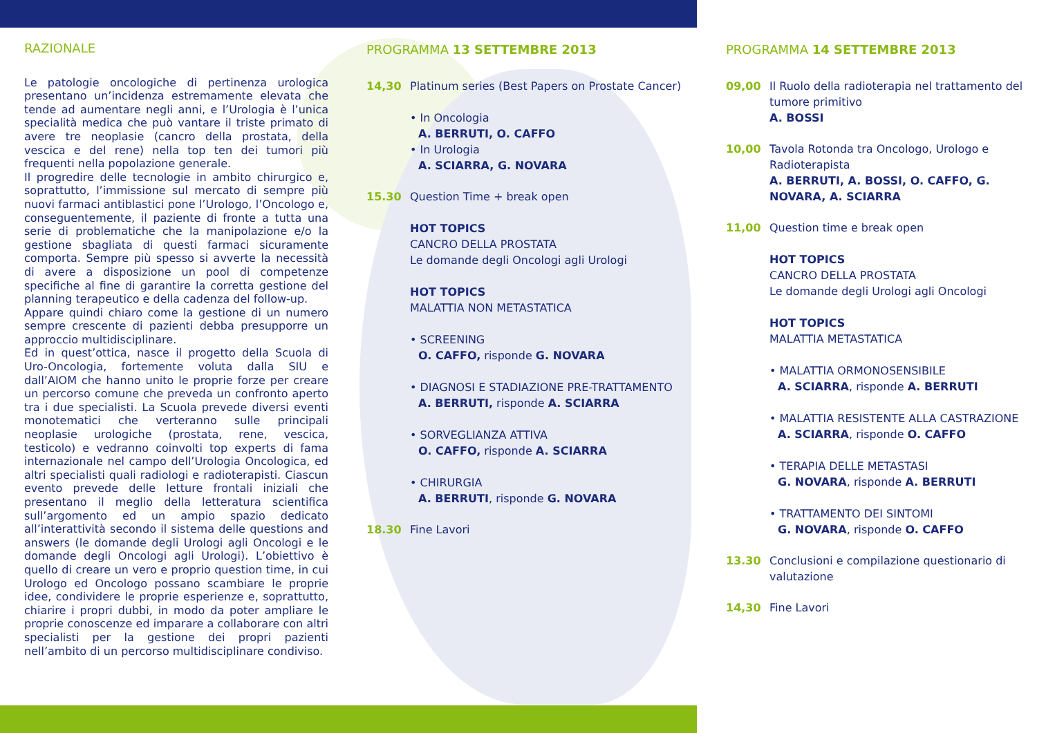RAZIONALE
Le patologie oncologiche di pertinenza urologica presentano un’incidenza estremamente elevata che tende ad aumentare negli anni, e l’Urologia è l’unica specialità medica che può vantare il triste primato di avere tre neoplasie (cancro della prostata, della vescica e del rene) nella top ten dei tumori più frequenti nella popolazione generale.
Il progredire delle tecnologie in ambito chirurgico e, soprattutto, l’immissione sul mercato di sempre più nuovi farmaci antiblastici pone l’Urologo, l’Oncologo e, conseguentemente, il paziente di fronte a tutta una serie di problematiche che la manipolazione e/o la gestione sbagliata di questi farmaci sicuramente comporta. Sempre più spesso si avverte la necessità di avere a disposizione un pool di competenze specifiche al fine di garantire la corretta gestione del planning terapeutico e della cadenza del follow-up.
Appare quindi chiaro come la gestione di un numero sempre crescente di pazienti debba presupporre un approccio multidisciplinare.
Ed in quest’ottica, nasce il progetto della Scuola di Uro-Oncologia, fortemente voluta dalla SIU e dall’AIOM che hanno unito le proprie forze per creare un percorso comune che preveda un confronto aperto tra i due specialisti. La Scuola prevede diversi eventi monotematici che verteranno sulle principali neoplasie urologiche (prostata, rene, vescica, testicolo) e vedranno coinvolti top experts di fama internazionale nel campo dell’Urologia Oncologica, ed altri specialisti quali radiologi e radioterapisti. Ciascun evento prevede delle letture frontali iniziali che presentano il meglio della letteratura scientifica sull’argomento ed un ampio spazio dedicato all’interattività secondo il sistema delle questions and answers (le domande degli Urologi agli Oncologi e le domande degli Oncologi agli Urologi). L’obiettivo è quello di creare un vero e proprio question time, in cui Urologo ed Oncologo possano scambiare le proprie idee, condividere le proprie esperienze e, soprattutto, chiarire i propri dubbi, in modo da poter ampliare le proprie conoscenze ed imparare a collaborare con altri specialisti per la gestione dei propri pazienti nell’ambito di un percorso multidisciplinare condiviso.
PROGRAMMA 13 SETTEMBRE 2013
14,30 Platinum series (Best Papers on Prostate Cancer)
• In Oncologia
A. BERRUTI, O. CAFFO
• In Urologia
A. SCIARRA, G. NOVARA
15.30 Question Time + break open
HOT TOPICS
CANCRO DELLA PROSTATA
Le domande degli Oncologi agli Urologi
HOT TOPICS
MALATTIA NON METASTATICA
• SCREENING
O. CAFFO, risponde G. NOVARA
• DIAGNOSI E STADIAZIONE PRE-TRATTAMENTO
A. BERRUTI, risponde A. SCIARRA
• SORVEGLIANZA ATTIVA
O. CAFFO, risponde A. SCIARRA
• CHIRURGIA
A. BERRUTI, risponde G. NOVARA
18.30 Fine Lavori
PROGRAMMA 14 SETTEMBRE 2013
09,00 Il Ruolo della radioterapia nel trattamento del tumore primitivo
A. BOSSI
10,00 Tavola Rotonda tra Oncologo, Urologo e Radioterapista
A. BERRUTI, A. BOSSI, O. CAFFO, G. NOVARA, A. SCIARRA
11,00 Question time e break open
HOT TOPICS
CANCRO DELLA PROSTATA
Le domande degli Urologi agli Oncologi
HOT TOPICS
MALATTIA METASTATICA
• MALATTIA ORMONOSENSIBILE
A. SCIARRA, risponde A. BERRUTI
• MALATTIA RESISTENTE ALLA CASTRAZIONE
A. SCIARRA, risponde O. CAFFO
• TERAPIA DELLE METASTASI
G. NOVARA, risponde A. BERRUTI
• TRATTAMENTO DEI SINTOMI
G. NOVARA, risponde O. CAFFO
13.30 Conclusioni e compilazione questionario di valutazione
14,30 Fine Lavori